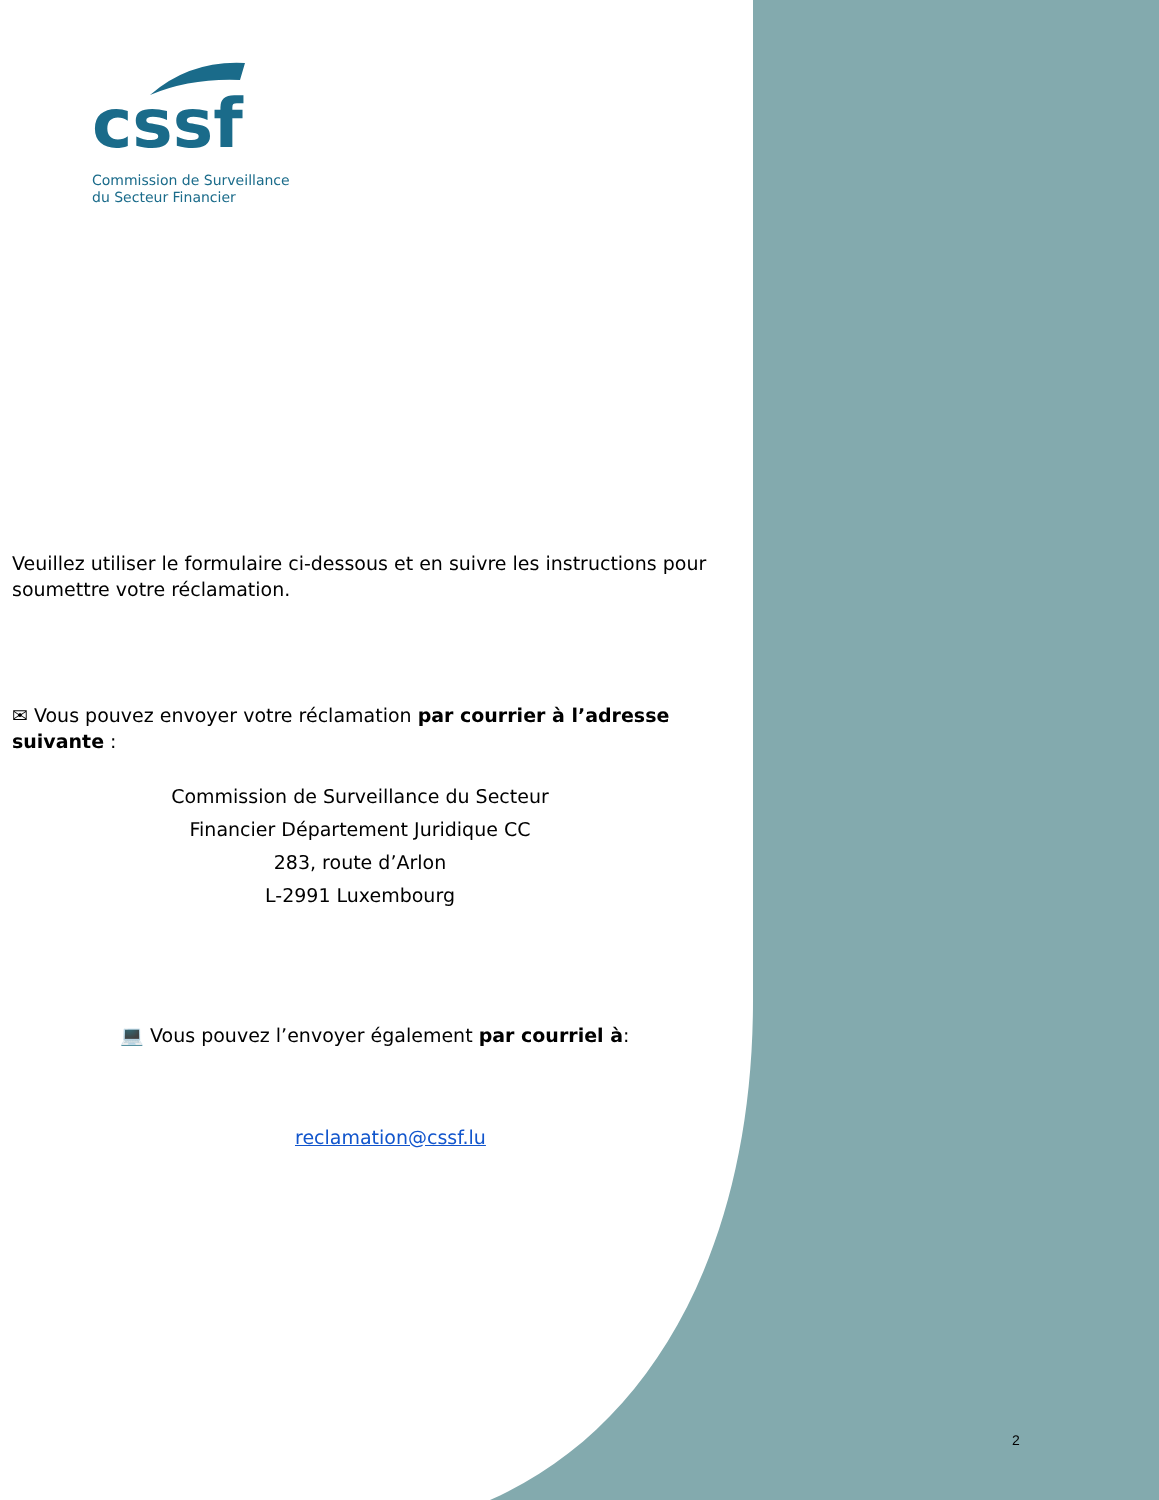cssf
Commission de Surveillance
du Secteur Financier
Veuillez utiliser le formulaire ci-dessous et en suivre les instructions pour soumettre votre réclamation.
✉ Vous pouvez envoyer votre réclamation par courrier à l’adresse suivante :
Commission de Surveillance du Secteur
Financier Département Juridique CC
283, route d’Arlon
L-2991 Luxembourg
💻 Vous pouvez l’envoyer également par courriel à:
reclamation@cssf.lu
2